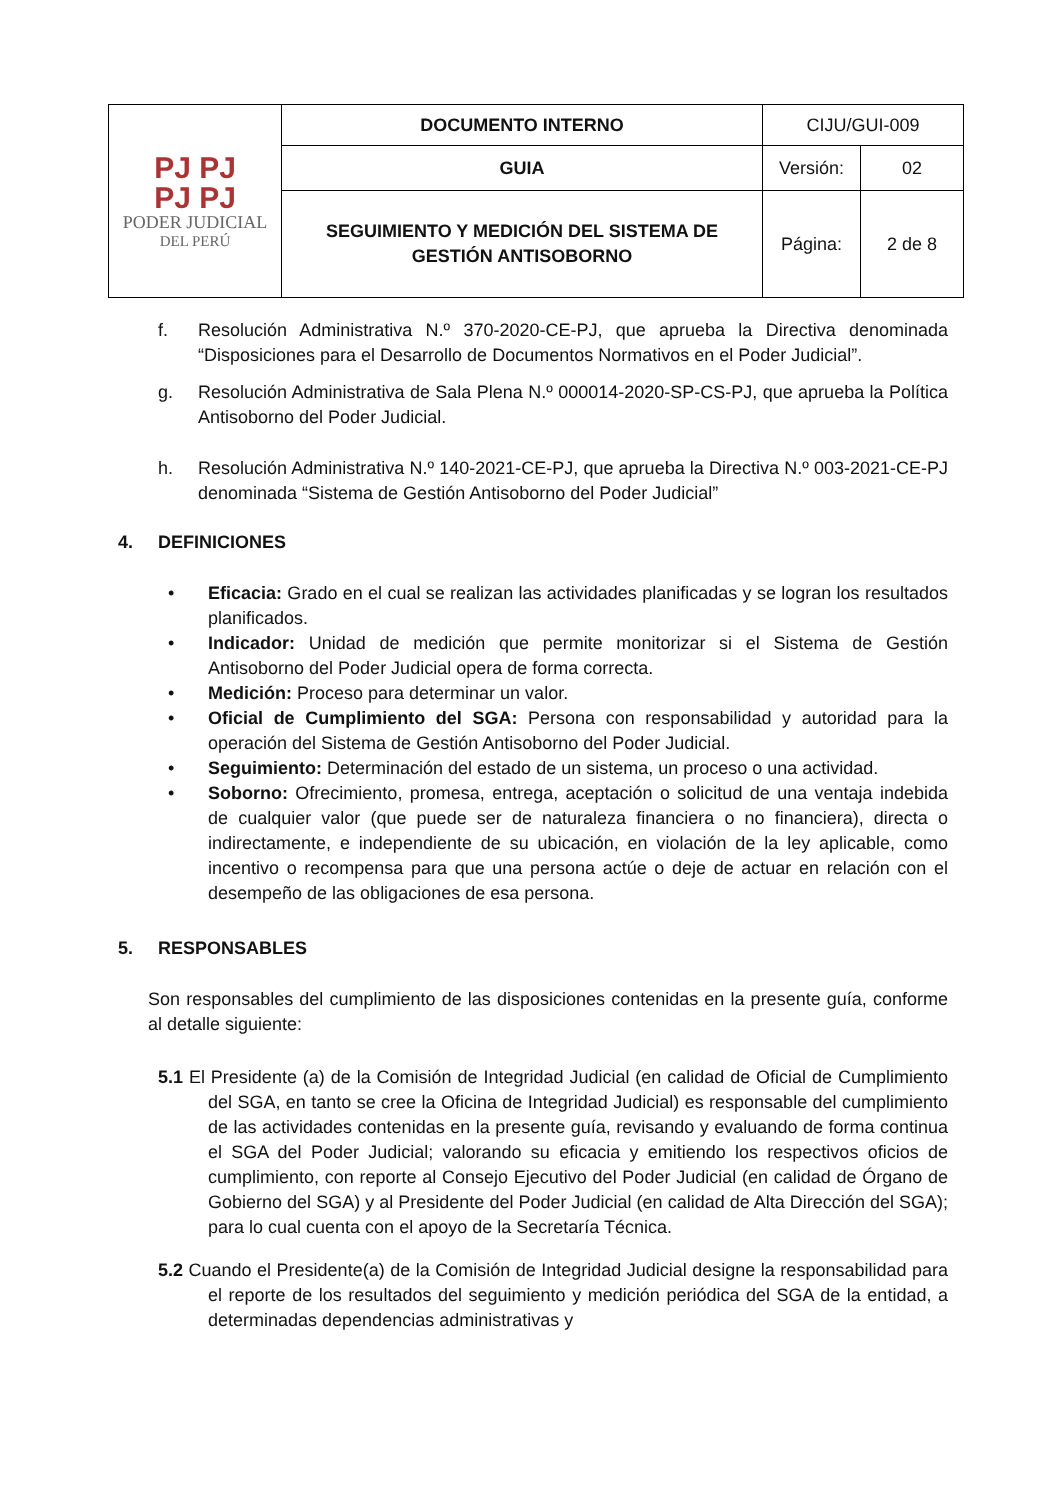| PJ PJ PJ PJ PODER JUDICIAL DEL PERÚ | DOCUMENTO INTERNO | CIJU/GUI-009 | |
| | GUIA | Versión: | 02 |
| | SEGUIMIENTO Y MEDICIÓN DEL SISTEMA DE GESTIÓN ANTISOBORNO | Página: | 2 de 8 |
f. Resolución Administrativa N.º 370-2020-CE-PJ, que aprueba la Directiva denominada “Disposiciones para el Desarrollo de Documentos Normativos en el Poder Judicial”.
g. Resolución Administrativa de Sala Plena N.º 000014-2020-SP-CS-PJ, que aprueba la Política Antisoborno del Poder Judicial.
h. Resolución Administrativa N.º 140-2021-CE-PJ, que aprueba la Directiva N.º 003-2021-CE-PJ denominada “Sistema de Gestión Antisoborno del Poder Judicial”
4. DEFINICIONES
• Eficacia: Grado en el cual se realizan las actividades planificadas y se logran los resultados planificados.
• Indicador: Unidad de medición que permite monitorizar si el Sistema de Gestión Antisoborno del Poder Judicial opera de forma correcta.
• Medición: Proceso para determinar un valor.
• Oficial de Cumplimiento del SGA: Persona con responsabilidad y autoridad para la operación del Sistema de Gestión Antisoborno del Poder Judicial.
• Seguimiento: Determinación del estado de un sistema, un proceso o una actividad.
• Soborno: Ofrecimiento, promesa, entrega, aceptación o solicitud de una ventaja indebida de cualquier valor (que puede ser de naturaleza financiera o no financiera), directa o indirectamente, e independiente de su ubicación, en violación de la ley aplicable, como incentivo o recompensa para que una persona actúe o deje de actuar en relación con el desempeño de las obligaciones de esa persona.
5. RESPONSABLES
Son responsables del cumplimiento de las disposiciones contenidas en la presente guía, conforme al detalle siguiente:
5.1 El Presidente (a) de la Comisión de Integridad Judicial (en calidad de Oficial de Cumplimiento del SGA, en tanto se cree la Oficina de Integridad Judicial) es responsable del cumplimiento de las actividades contenidas en la presente guía, revisando y evaluando de forma continua el SGA del Poder Judicial; valorando su eficacia y emitiendo los respectivos oficios de cumplimiento, con reporte al Consejo Ejecutivo del Poder Judicial (en calidad de Órgano de Gobierno del SGA) y al Presidente del Poder Judicial (en calidad de Alta Dirección del SGA); para lo cual cuenta con el apoyo de la Secretaría Técnica.
5.2 Cuando el Presidente(a) de la Comisión de Integridad Judicial designe la responsabilidad para el reporte de los resultados del seguimiento y medición periódica del SGA de la entidad, a determinadas dependencias administrativas y